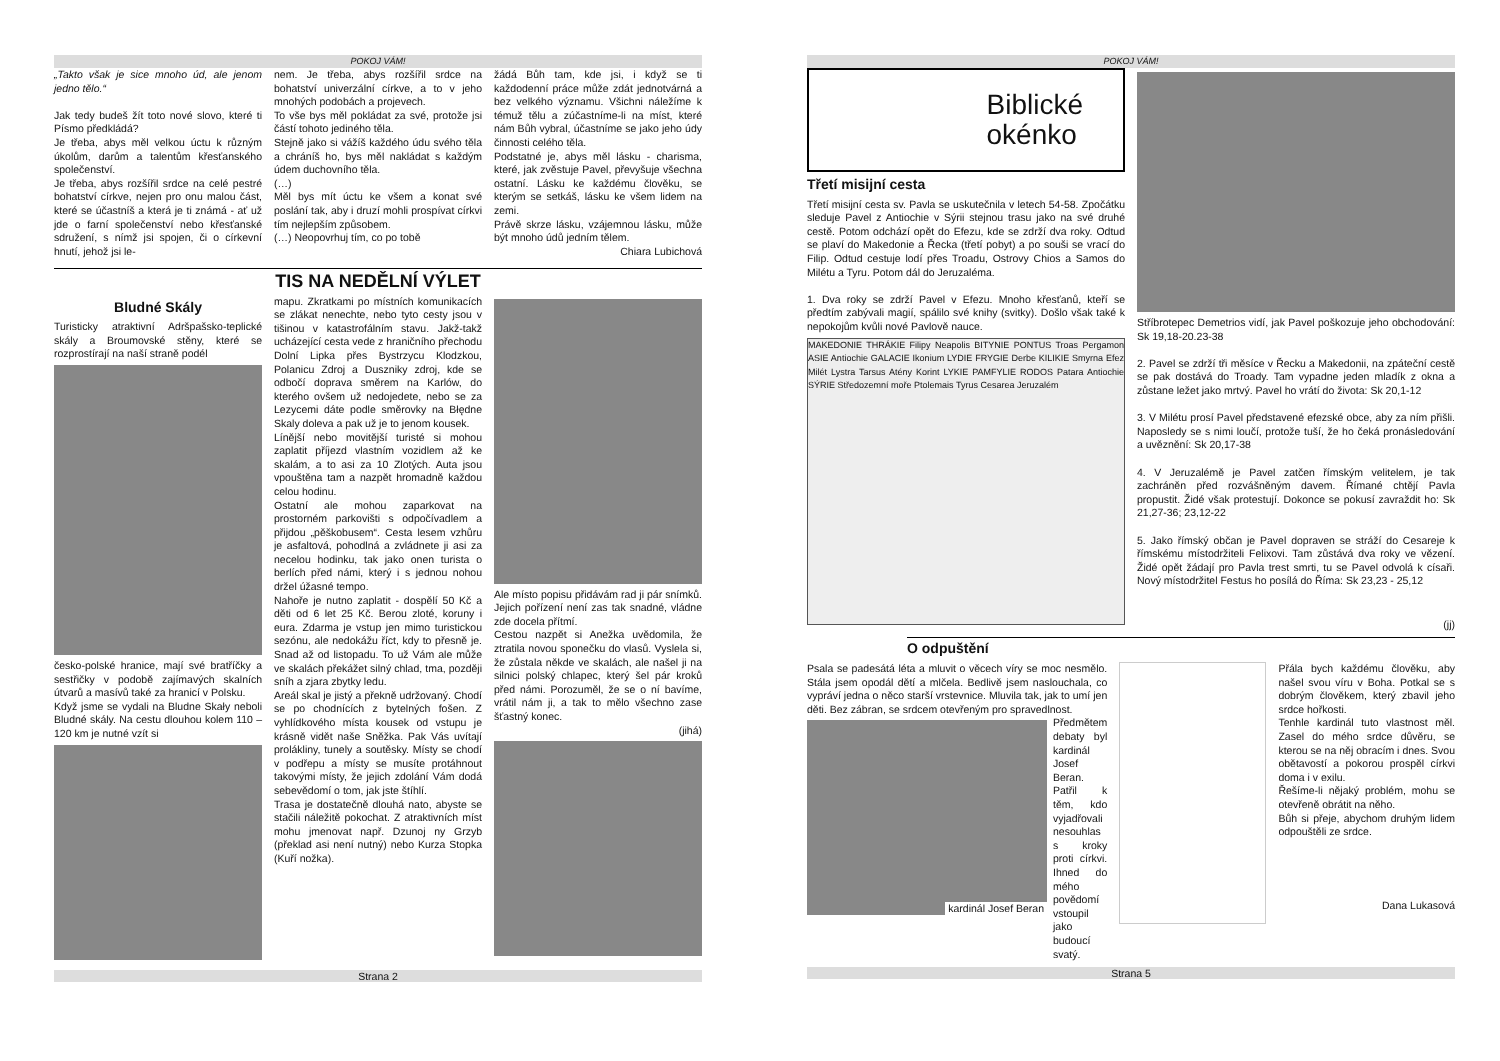POKOJ VÁM!
„Takto však je sice mnoho úd, ale jenom jedno tělo.“
Jak tedy budeš žít toto nové slovo, které ti Písmo předkládá?
Je třeba, abys měl velkou úctu k různým úkolům, darům a talentům křesťanského společenství.
Je třeba, abys rozšířil srdce na celé pestré bohatství církve, nejen pro onu malou část, které se účastníš a která je ti známá - ať už jde o farní společenství nebo křesťanské sdružení, s nímž jsi spojen, či o církevní hnutí, jehož jsi le-
nem. Je třeba, abys rozšířil srdce na bohatství univerzální církve, a to v jeho mnohých podobách a projevech.
To vše bys měl pokládat za své, protože jsi částí tohoto jediného těla.
Stejně jako si vážíš každého údu svého těla a chráníš ho, bys měl nakládat s každým údem duchovního těla.
(…)
Měl bys mít úctu ke všem a konat své poslání tak, aby i druzí mohli prospívat církvi tím nejlepším způsobem.
(…) Neopovrhuj tím, co po tobě
žádá Bůh tam, kde jsi, i když se ti každodenní práce může zdát jednotvárná a bez velkého významu. Všichni náležíme k témuž tělu a zúčastníme-li na míst, které nám Bůh vybral, účastníme se jako jeho údy činnosti celého těla.
Podstatné je, abys měl lásku - charisma, které, jak zvěstuje Pavel, převyšuje všechna ostatní. Lásku ke každému člověku, se kterým se setkáš, lásku ke všem lidem na zemi.
Právě skrze lásku, vzájemnou lásku, může být mnoho údů jedním tělem.
Chiara Lubichová
TIS NA NEDĚLNÍ VÝLET
Bludné Skály
Turisticky atraktivní Adršpašsko-teplické skály a Broumovské stěny, které se rozprostírají na naší straně podél
česko-polské hranice, mají své bratříčky a sestřičky v podobě zajímavých skalních útvarů a masívů také za hranicí v Polsku.
Když jsme se vydali na Bludne Skały neboli Bludné skály. Na cestu dlouhou kolem 110 – 120 km je nutné vzít si
mapu. Zkratkami po místních komunikacích se zlákat nenechte, nebo tyto cesty jsou v tišinou v katastrofálním stavu. Jakž-takž ucházející cesta vede z hraničního přechodu Dolní Lipka přes Bystrzycu Klodzkou, Polanicu Zdroj a Duszniky zdroj, kde se odbočí doprava směrem na Karlów, do kterého ovšem už nedojedete, nebo se za Lezycemi dáte podle směrovky na Błędne Skaly doleva a pak už je to jenom kousek.
Línější nebo movitější turisté si mohou zaplatit příjezd vlastním vozidlem až ke skalám, a to asi za 10 Zlotých. Auta jsou vpouštěna tam a nazpět hromadně každou celou hodinu.
Ostatní ale mohou zaparkovat na prostorném parkovišti s odpočívadlem a přijdou „pěškobusem“. Cesta lesem vzhůru je asfaltová, pohodlná a zvládnete ji asi za necelou hodinku, tak jako onen turista o berlích před námi, který i s jednou nohou držel úžasné tempo.
Nahoře je nutno zaplatit - dospělí 50 Kč a děti od 6 let 25 Kč. Berou zloté, koruny i eura. Zdarma je vstup jen mimo turistickou sezónu, ale nedokážu říct, kdy to přesně je. Snad až od listopadu. To už Vám ale může ve skalách překážet silný chlad, tma, později sníh a zjara zbytky ledu.
Areál skal je jistý a překně udržovaný. Chodí se po chodnících z bytelných fošen. Z vyhlídkového místa kousek od vstupu je krásně vidět naše Sněžka. Pak Vás uvítají prolákliny, tunely a soutěsky. Místy se chodí v podřepu a místy se musíte protáhnout takovými místy, že jejich zdolání Vám dodá sebevědomí o tom, jak jste štíhlí.
Trasa je dostatečně dlouhá nato, abyste se stačili náležitě pokochat. Z atraktivních míst mohu jmenovat např. Dzunoj ny Grzyb (překlad asi není nutný) nebo Kurza Stopka (Kuří nožka).
Ale místo popisu přidávám rad ji pár snímků. Jejich pořízení není zas tak snadné, vládne zde docela přítmí.
Cestou nazpět si Anežka uvědomila, že ztratila novou sponečku do vlasů. Vyslela si, že zůstala někde ve skalách, ale našel ji na silnici polský chlapec, který šel pár kroků před námi. Porozuměl, že se o ní bavíme, vrátil nám ji, a tak to mělo všechno zase šťastný konec.
(jihá)
Strana 2
POKOJ VÁM!
Biblické
okénko
Třetí misijní cesta
Třetí misijní cesta sv. Pavla se uskutečnila v letech 54-58. Zpočátku sleduje Pavel z Antiochie v Sýrii stejnou trasu jako na své druhé cestě. Potom odchází opět do Efezu, kde se zdrží dva roky. Odtud se plaví do Makedonie a Řecka (třetí pobyt) a po souši se vrací do Filip. Odtud cestuje lodí přes Troadu, Ostrovy Chios a Samos do Milétu a Tyru. Potom dál do Jeruzaléma.
1. Dva roky se zdrží Pavel v Efezu. Mnoho křesťanů, kteří se předtím zabývali magií, spálilo své knihy (svitky). Došlo však také k nepokojům kvůli nové Pavlově nauce.
MAKEDONIE THRÁKIE Filipy Neapolis BITYNIE PONTUS Troas Pergamon ASIE Antiochie GALACIE Ikonium LYDIE FRYGIE Derbe KILIKIE Smyrna Efez Milét Lystra Tarsus Atény Korint LYKIE PAMFYLIE RODOS Patara Antiochie SÝRIE Středozemní moře Ptolemais Tyrus Cesarea Jeruzalém
Stříbrotepec Demetrios vidí, jak Pavel poškozuje jeho obchodování: Sk 19,18-20.23-38
2. Pavel se zdrží tři měsíce v Řecku a Makedonii, na zpáteční cestě se pak dostává do Troady. Tam vypadne jeden mladík z okna a zůstane ležet jako mrtvý. Pavel ho vrátí do života: Sk 20,1-12
3. V Milétu prosí Pavel představené efezské obce, aby za ním přišli. Naposledy se s nimi loučí, protože tuší, že ho čeká pronásledování a uvěznění: Sk 20,17-38
4. V Jeruzalémě je Pavel zatčen římským velitelem, je tak zachráněn před rozvášněným davem. Římané chtějí Pavla propustit. Židé však protestují. Dokonce se pokusí zavraždit ho: Sk 21,27-36; 23,12-22
5. Jako římský občan je Pavel dopraven se stráží do Cesareje k římskému místodržiteli Felixovi. Tam zůstává dva roky ve vězení. Židé opět žádají pro Pavla trest smrti, tu se Pavel odvolá k císaři. Nový místodržitel Festus ho posílá do Říma: Sk 23,23 - 25,12
(jj)
O odpuštění
Psala se padesátá léta a mluvit o věcech víry se moc nesmělo. Stála jsem opodál dětí a mlčela. Bedlivě jsem naslouchala, co vypráví jedna ο něco starší vrstevnice. Mluvila tak, jak to umí jen děti. Bez zábran, se srdcem otevřeným pro spravedlnost.
kardinál Josef Beran
Předmětem debaty byl kardinál Josef Beran. Patřil k těm, kdo vyjadřovali nesouhlas s kroky proti církvi. Ihned do mého povědomí vstoupil jako budoucí svatý.
Přála bych každému člověku, aby našel svou víru v Boha. Potkal se s dobrým člověkem, který zbavil jeho srdce hořkosti.
Tenhle kardinál tuto vlastnost měl. Zasel do mého srdce důvěru, se kterou se na něj obracím i dnes. Svou obětavostí a pokorou prospěl církvi doma i v exilu.
Řešíme-li nějaký problém, mohu se otevřeně obrátit na něho.
Bůh si přeje, abychom druhým lidem odpouštěli ze srdce.
Dana Lukasová
Strana 5